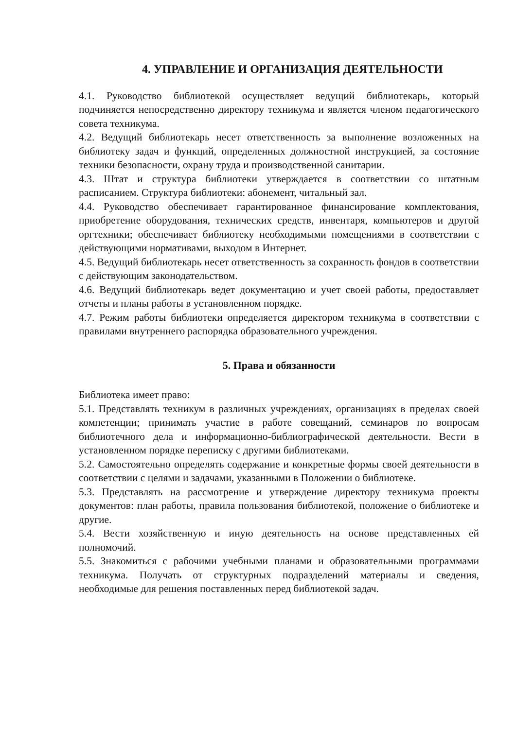4. УПРАВЛЕНИЕ И ОРГАНИЗАЦИЯ ДЕЯТЕЛЬНОСТИ
4.1. Руководство библиотекой осуществляет ведущий библиотекарь, который подчиняется непосредственно директору техникума и является членом педагогического совета техникума.
4.2. Ведущий библиотекарь несет ответственность за выполнение возложенных на библиотеку задач и функций, определенных должностной инструкцией, за состояние техники безопасности, охрану труда и производственной санитарии.
4.3. Штат и структура библиотеки утверждается в соответствии со штатным расписанием. Структура библиотеки: абонемент, читальный зал.
4.4. Руководство обеспечивает гарантированное финансирование комплектования, приобретение оборудования, технических средств, инвентаря, компьютеров и другой оргтехники; обеспечивает библиотеку необходимыми помещениями в соответствии с действующими нормативами, выходом в Интернет.
4.5. Ведущий библиотекарь несет ответственность за сохранность фондов в соответствии с действующим законодательством.
4.6. Ведущий библиотекарь ведет документацию и учет своей работы, предоставляет отчеты и планы работы в установленном порядке.
4.7. Режим работы библиотеки определяется директором техникума в соответствии с правилами внутреннего распорядка образовательного учреждения.
5. Права и обязанности
Библиотека имеет право:
5.1. Представлять техникум в различных учреждениях, организациях в пределах своей компетенции; принимать участие в работе совещаний, семинаров по вопросам библиотечного дела и информационно-библиографической деятельности. Вести в установленном порядке переписку с другими библиотеками.
5.2. Самостоятельно определять содержание и конкретные формы своей деятельности в соответствии с целями и задачами, указанными в Положении о библиотеке.
5.3. Представлять на рассмотрение и утверждение директору техникума проекты документов: план работы, правила пользования библиотекой, положение о библиотеке и другие.
5.4. Вести хозяйственную и иную деятельность на основе представленных ей полномочий.
5.5. Знакомиться с рабочими учебными планами и образовательными программами техникума. Получать от структурных подразделений материалы и сведения, необходимые для решения поставленных перед библиотекой задач.